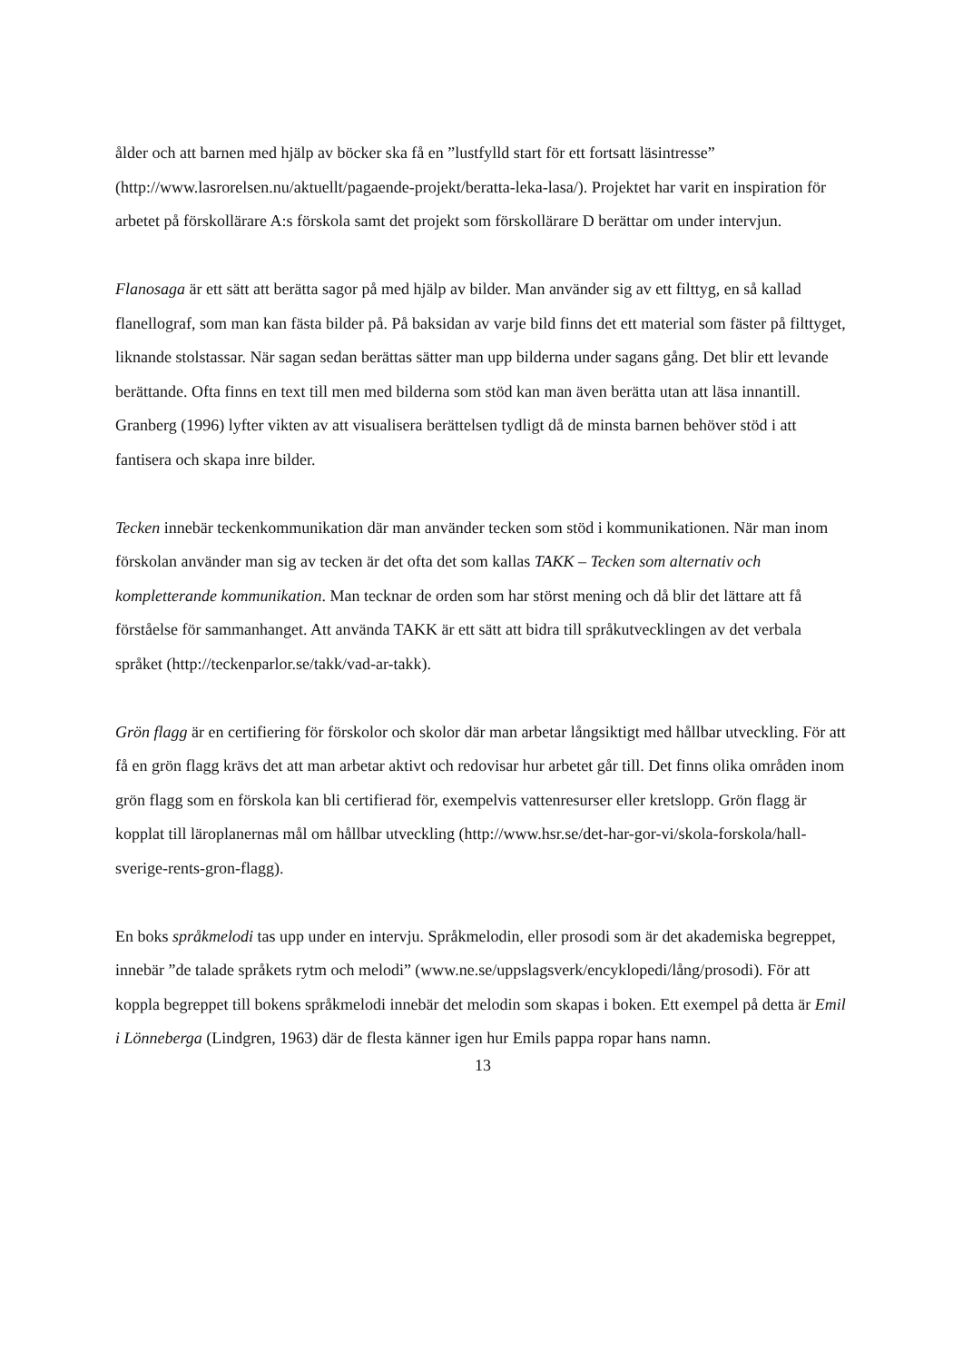ålder och att barnen med hjälp av böcker ska få en ”lustfylld start för ett fortsatt läsintresse” (http://www.lasrorelsen.nu/aktuellt/pagaende-projekt/beratta-leka-lasa/). Projektet har varit en inspiration för arbetet på förskollärare A:s förskola samt det projekt som förskollärare D berättar om under intervjun.
Flanosaga är ett sätt att berätta sagor på med hjälp av bilder. Man använder sig av ett filttyg, en så kallad flanellograf, som man kan fästa bilder på. På baksidan av varje bild finns det ett material som fäster på filttyget, liknande stolstassar. När sagan sedan berättas sätter man upp bilderna under sagans gång. Det blir ett levande berättande. Ofta finns en text till men med bilderna som stöd kan man även berätta utan att läsa innantill. Granberg (1996) lyfter vikten av att visualisera berättelsen tydligt då de minsta barnen behöver stöd i att fantisera och skapa inre bilder.
Tecken innebär teckenkommunikation där man använder tecken som stöd i kommunikationen. När man inom förskolan använder man sig av tecken är det ofta det som kallas TAKK – Tecken som alternativ och kompletterande kommunikation. Man tecknar de orden som har störst mening och då blir det lättare att få förståelse för sammanhanget. Att använda TAKK är ett sätt att bidra till språkutvecklingen av det verbala språket (http://teckenparlor.se/takk/vad-ar-takk).
Grön flagg är en certifiering för förskolor och skolor där man arbetar långsiktigt med hållbar utveckling. För att få en grön flagg krävs det att man arbetar aktivt och redovisar hur arbetet går till. Det finns olika områden inom grön flagg som en förskola kan bli certifierad för, exempelvis vattenresurser eller kretslopp. Grön flagg är kopplat till läroplanernas mål om hållbar utveckling (http://www.hsr.se/det-har-gor-vi/skola-forskola/hall-sverige-rents-gron-flagg).
En boks språkmelodi tas upp under en intervju. Språkmelodin, eller prosodi som är det akademiska begreppet, innebär ”de talade språkets rytm och melodi” (www.ne.se/uppslagsverk/encyklopedi/lång/prosodi). För att koppla begreppet till bokens språkmelodi innebär det melodin som skapas i boken. Ett exempel på detta är Emil i Lönneberga (Lindgren, 1963) där de flesta känner igen hur Emils pappa ropar hans namn.
13